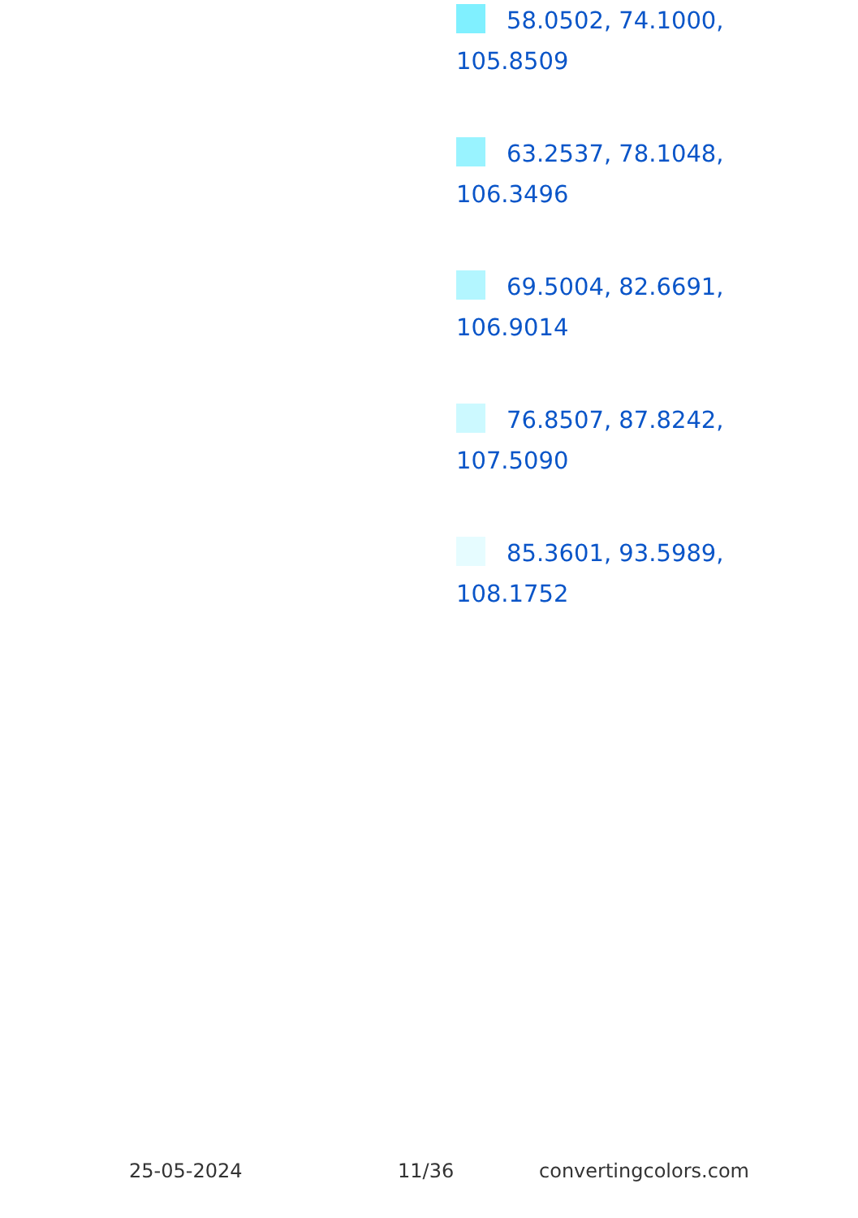58.0502, 74.1000, 105.8509
63.2537, 78.1048, 106.3496
69.5004, 82.6691, 106.9014
76.8507, 87.8242, 107.5090
85.3601, 93.5989, 108.1752
25-05-2024 11/36 convertingcolors.com